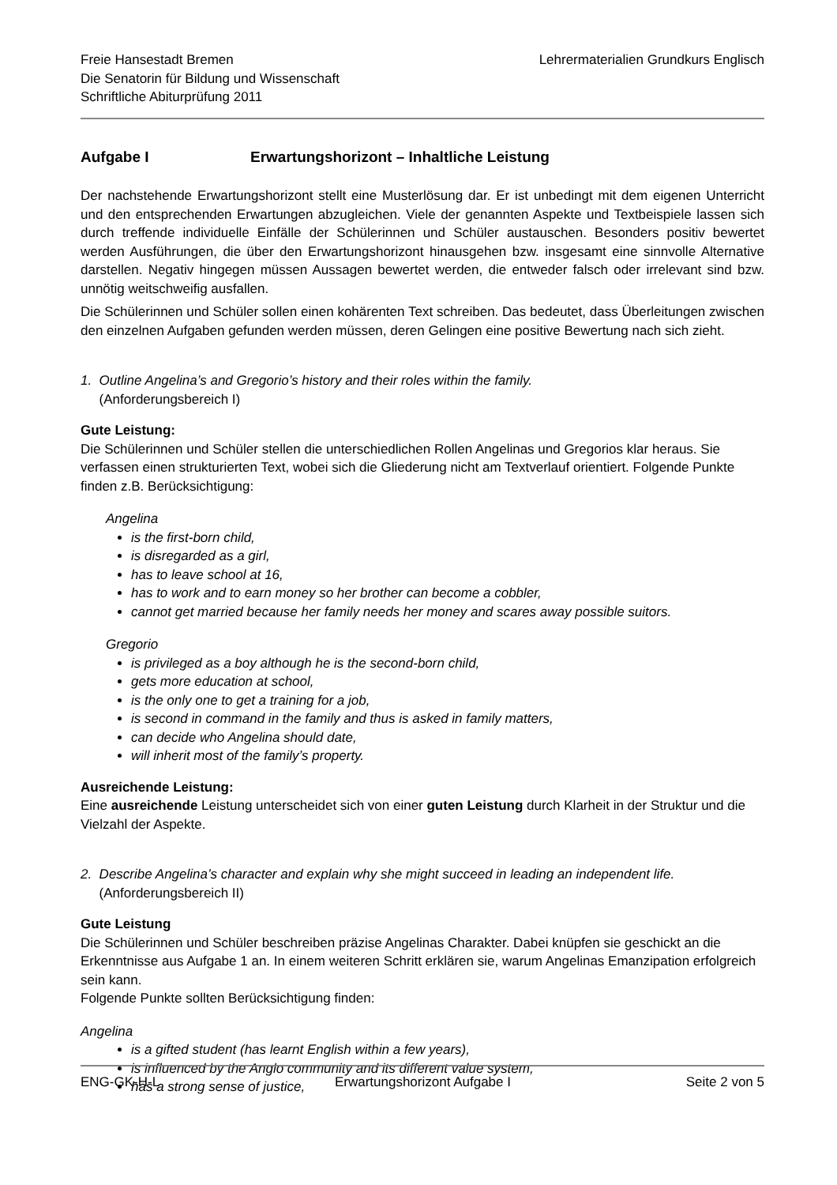Freie Hansestadt Bremen
Die Senatorin für Bildung und Wissenschaft
Schriftliche Abiturprüfung 2011
Lehrermaterialien Grundkurs Englisch
Aufgabe I Erwartungshorizont – Inhaltliche Leistung
Der nachstehende Erwartungshorizont stellt eine Musterlösung dar. Er ist unbedingt mit dem eigenen Unterricht und den entsprechenden Erwartungen abzugleichen. Viele der genannten Aspekte und Textbeispiele lassen sich durch treffende individuelle Einfälle der Schülerinnen und Schüler austauschen. Besonders positiv bewertet werden Ausführungen, die über den Erwartungshorizont hinausgehen bzw. insgesamt eine sinnvolle Alternative darstellen. Negativ hingegen müssen Aussagen bewertet werden, die entweder falsch oder irrelevant sind bzw. unnötig weitschweifig ausfallen.
Die Schülerinnen und Schüler sollen einen kohärenten Text schreiben. Das bedeutet, dass Überleitungen zwischen den einzelnen Aufgaben gefunden werden müssen, deren Gelingen eine positive Bewertung nach sich zieht.
1. Outline Angelina’s and Gregorio’s history and their roles within the family.
(Anforderungsbereich I)
Gute Leistung:
Die Schülerinnen und Schüler stellen die unterschiedlichen Rollen Angelinas und Gregorios klar heraus. Sie verfassen einen strukturierten Text, wobei sich die Gliederung nicht am Textverlauf orientiert. Folgende Punkte finden z.B. Berücksichtigung:
Angelina
is the first-born child,
is disregarded as a girl,
has to leave school at 16,
has to work and to earn money so her brother can become a cobbler,
cannot get married because her family needs her money and scares away possible suitors.
Gregorio
is privileged as a boy although he is the second-born child,
gets more education at school,
is the only one to get a training for a job,
is second in command in the family and thus is asked in family matters,
can decide who Angelina should date,
will inherit most of the family’s property.
Ausreichende Leistung:
Eine ausreichende Leistung unterscheidet sich von einer guten Leistung durch Klarheit in der Struktur und die Vielzahl der Aspekte.
2. Describe Angelina’s character and explain why she might succeed in leading an independent life.
(Anforderungsbereich II)
Gute Leistung
Die Schülerinnen und Schüler beschreiben präzise Angelinas Charakter. Dabei knüpfen sie geschickt an die Erkenntnisse aus Aufgabe 1 an. In einem weiteren Schritt erklären sie, warum Angelinas Emanzipation erfolgreich sein kann.
Folgende Punkte sollten Berücksichtigung finden:
Angelina
is a gifted student (has learnt English within a few years),
is influenced by the Anglo community and its different value system,
has a strong sense of justice,
ENG-GK-H-L Erwartungshorizont Aufgabe I Seite 2 von 5